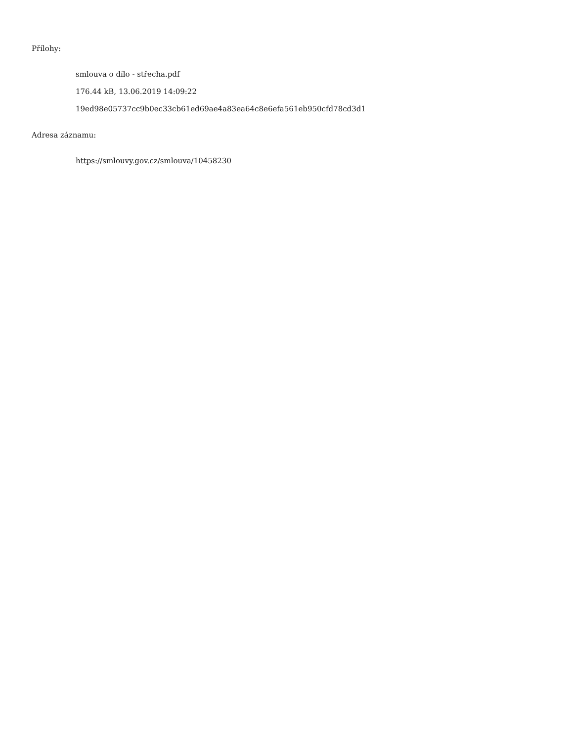Přílohy:
smlouva o dílo - střecha.pdf
176.44 kB, 13.06.2019 14:09:22
19ed98e05737cc9b0ec33cb61ed69ae4a83ea64c8e6efa561eb950cfd78cd3d1
Adresa záznamu:
https://smlouvy.gov.cz/smlouva/10458230